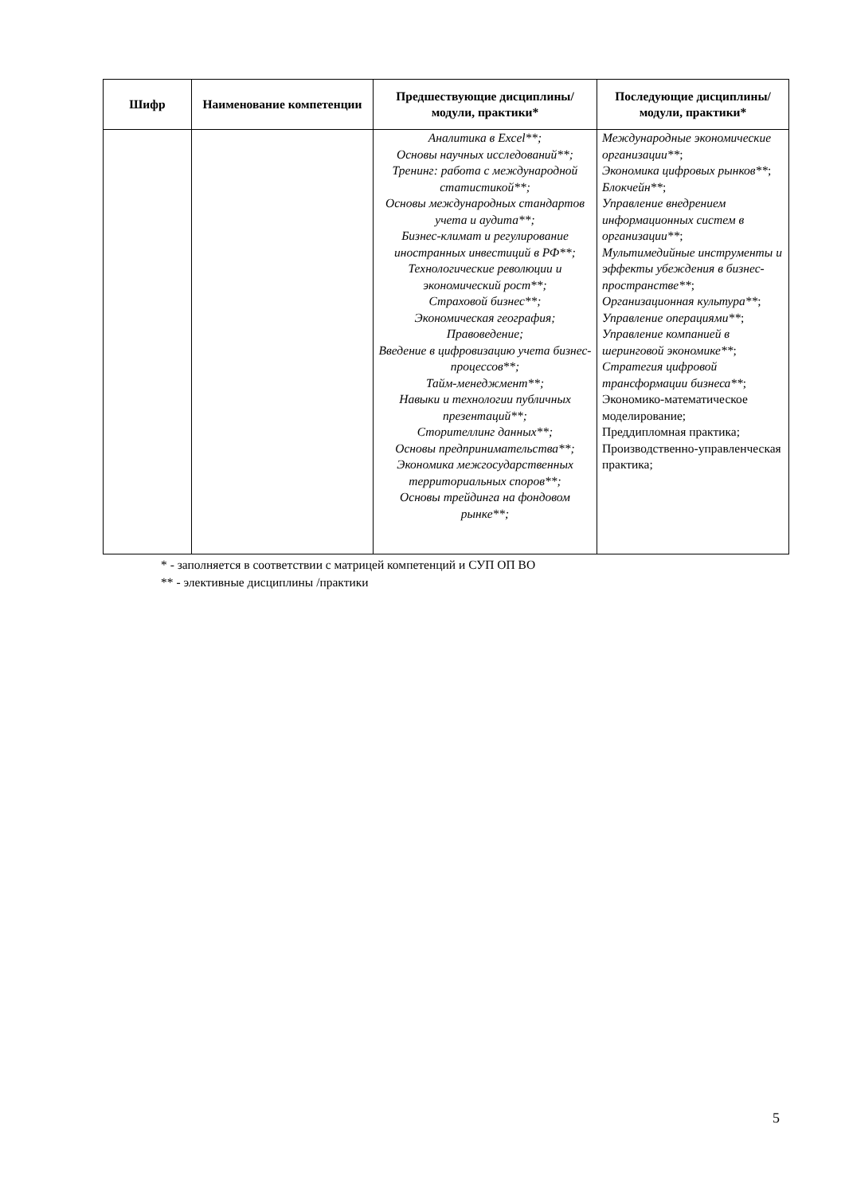| Шифр | Наименование компетенции | Предшествующие дисциплины/модули, практики* | Последующие дисциплины/модули, практики* |
| --- | --- | --- | --- |
| | | Аналитика в Excel**; Основы научных исследований**; Тренинг: работа с международной статистикой**; Основы международных стандартов учета и аудита**; Бизнес-климат и регулирование иностранных инвестиций в РФ**; Технологические революции и экономический рост**; Страховой бизнес**; Экономическая география; Правоведение; Введение в цифровизацию учета бизнес-процессов**; Тайм-менеджмент**; Навыки и технологии публичных презентаций**; Сторителлинг данных**; Основы предпринимательства**; Экономика межгосударственных территориальных споров**; Основы трейдинга на фондовом рынке**; | Международные экономические организации** ; Экономика цифровых рынков** ; Блокчейн** ; Управление внедрением информационных систем в организации** ; Мультимедийные инструменты и эффекты убеждения в бизнес-пространстве** ; Организационная культура** ; Управление операциями** ; Управление компанией в шеринговой экономике** ; Стратегия цифровой трансформации бизнеса** ; Экономико-математическое моделирование; Преддипломная практика; Производственно-управленческая практика; |
* - заполняется в соответствии с матрицей компетенций и СУП ОП ВО
** - элективные дисциплины /практики
5